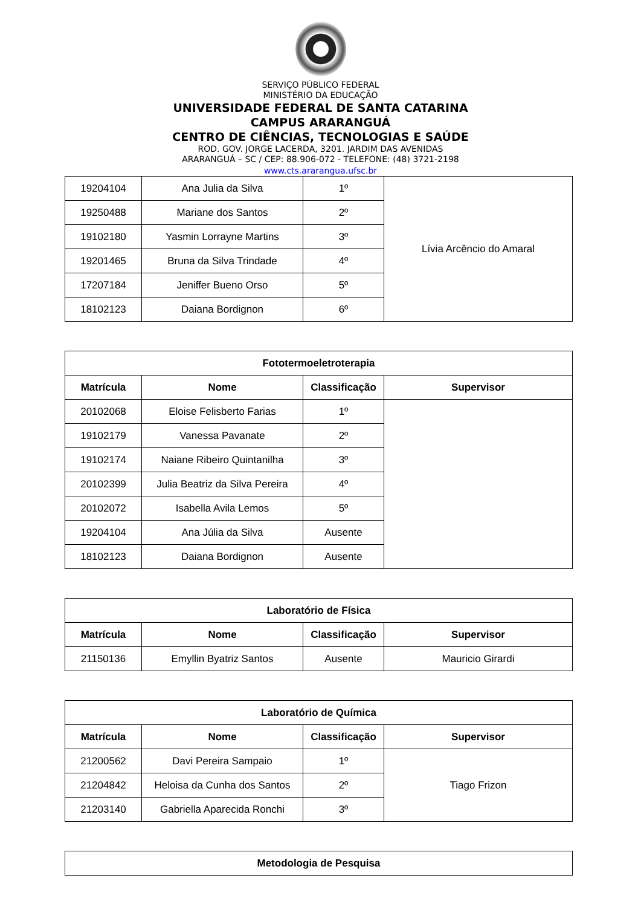SERVIÇO PÚBLICO FEDERAL
MINISTÉRIO DA EDUCAÇÃO
UNIVERSIDADE FEDERAL DE SANTA CATARINA
CAMPUS ARARANGUÁ
CENTRO DE CIÊNCIAS, TECNOLOGIAS E SAÚDE
ROD. GOV. JORGE LACERDA, 3201. JARDIM DAS AVENIDAS
ARARANGUÁ – SC / CEP: 88.906-072 - TELEFONE: (48) 3721-2198
www.cts.ararangua.ufsc.br
| 19204104 | Ana Julia da Silva | 1º | Lívia Arcêncio do Amaral |
| 19250488 | Mariane dos Santos | 2º | |
| 19102180 | Yasmin Lorrayne Martins | 3º | |
| 19201465 | Bruna da Silva Trindade | 4º | |
| 17207184 | Jeniffer Bueno Orso | 5º | |
| 18102123 | Daiana Bordignon | 6º | |
| Fototermoeletroterapia | | | |
| --- | --- | --- | --- |
| Matrícula | Nome | Classificação | Supervisor |
| 20102068 | Eloise Felisberto Farias | 1º | |
| 19102179 | Vanessa Pavanate | 2º | |
| 19102174 | Naiane Ribeiro Quintanilha | 3º | |
| 20102399 | Julia Beatriz da Silva Pereira | 4º | |
| 20102072 | Isabella Avila Lemos | 5º | |
| 19204104 | Ana Júlia da Silva | Ausente | |
| 18102123 | Daiana Bordignon | Ausente | |
| Laboratório de Física | | | |
| --- | --- | --- | --- |
| Matrícula | Nome | Classificação | Supervisor |
| 21150136 | Emyllin Byatriz Santos | Ausente | Mauricio Girardi |
| Laboratório de Química | | | |
| --- | --- | --- | --- |
| Matrícula | Nome | Classificação | Supervisor |
| 21200562 | Davi Pereira Sampaio | 1º | Tiago Frizon |
| 21204842 | Heloisa da Cunha dos Santos | 2º | |
| 21203140 | Gabriella Aparecida Ronchi | 3º | |
| Metodologia de Pesquisa |
| --- |